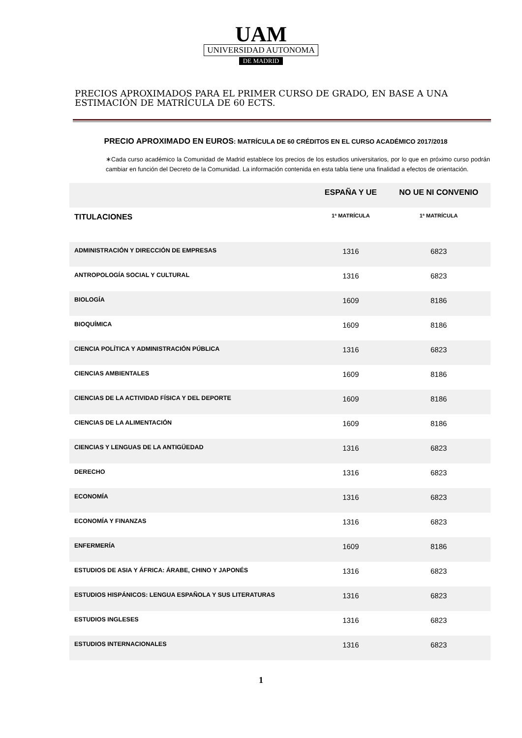UAM
UNIVERSIDAD AUTONOMA
DE MADRID
PRECIOS APROXIMADOS PARA EL PRIMER CURSO DE GRADO, EN BASE A UNA ESTIMACIÓN DE MATRÍCULA DE 60 ECTS.
PRECIO APROXIMADO EN EUROS: MATRÍCULA DE 60 CRÉDITOS EN EL CURSO ACADÉMICO 2017/2018
∗Cada curso académico la Comunidad de Madrid establece los precios de los estudios universitarios, por lo que en próximo curso podrán cambiar en función del Decreto de la Comunidad. La información contenida en esta tabla tiene una finalidad a efectos de orientación.
| | ESPAÑA Y UE | NO UE NI CONVENIO |
| --- | --- | --- |
| TITULACIONES | 1ª MATRÍCULA | 1ª MATRÍCULA |
| ADMINISTRACIÓN Y DIRECCIÓN DE EMPRESAS | 1316 | 6823 |
| ANTROPOLOGÍA SOCIAL Y CULTURAL | 1316 | 6823 |
| BIOLOGÍA | 1609 | 8186 |
| BIOQUÍMICA | 1609 | 8186 |
| CIENCIA POLÍTICA Y ADMINISTRACIÓN PÚBLICA | 1316 | 6823 |
| CIENCIAS AMBIENTALES | 1609 | 8186 |
| CIENCIAS DE LA ACTIVIDAD FÍSICA Y DEL DEPORTE | 1609 | 8186 |
| CIENCIAS DE LA ALIMENTACIÓN | 1609 | 8186 |
| CIENCIAS Y LENGUAS DE LA ANTIGÜEDAD | 1316 | 6823 |
| DERECHO | 1316 | 6823 |
| ECONOMÍA | 1316 | 6823 |
| ECONOMÍA Y FINANZAS | 1316 | 6823 |
| ENFERMERÍA | 1609 | 8186 |
| ESTUDIOS DE ASIA Y ÁFRICA: ÁRABE, CHINO Y JAPONÉS | 1316 | 6823 |
| ESTUDIOS HISPÁNICOS: LENGUA ESPAÑOLA Y SUS LITERATURAS | 1316 | 6823 |
| ESTUDIOS INGLESES | 1316 | 6823 |
| ESTUDIOS INTERNACIONALES | 1316 | 6823 |
1